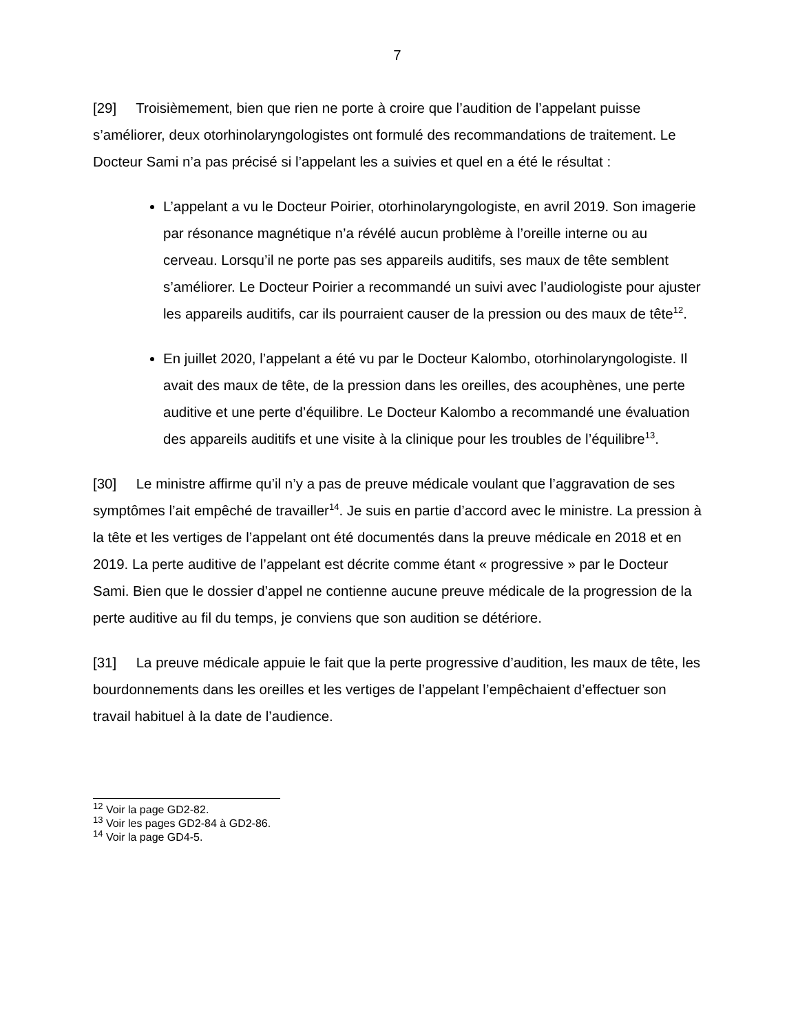7
[29] Troisièmement, bien que rien ne porte à croire que l’audition de l’appelant puisse s’améliorer, deux otorhinolaryngologistes ont formulé des recommandations de traitement. Le Docteur Sami n’a pas précisé si l’appelant les a suivies et quel en a été le résultat :
L’appelant a vu le Docteur Poirier, otorhinolaryngologiste, en avril 2019. Son imagerie par résonance magnétique n’a révélé aucun problème à l’oreille interne ou au cerveau. Lorsqu’il ne porte pas ses appareils auditifs, ses maux de tête semblent s’améliorer. Le Docteur Poirier a recommandé un suivi avec l’audiologiste pour ajuster les appareils auditifs, car ils pourraient causer de la pression ou des maux de tête<sup>12</sup>.
En juillet 2020, l’appelant a été vu par le Docteur Kalombo, otorhinolaryngologiste. Il avait des maux de tête, de la pression dans les oreilles, des acouphènes, une perte auditive et une perte d’équilibre. Le Docteur Kalombo a recommandé une évaluation des appareils auditifs et une visite à la clinique pour les troubles de l’équilibre<sup>13</sup>.
[30] Le ministre affirme qu’il n’y a pas de preuve médicale voulant que l’aggravation de ses symptômes l’ait empêché de travailler<sup>14</sup>. Je suis en partie d’accord avec le ministre. La pression à la tête et les vertiges de l’appelant ont été documentés dans la preuve médicale en 2018 et en 2019. La perte auditive de l’appelant est décrite comme étant « progressive » par le Docteur Sami. Bien que le dossier d’appel ne contienne aucune preuve médicale de la progression de la perte auditive au fil du temps, je conviens que son audition se détériore.
[31] La preuve médicale appuie le fait que la perte progressive d’audition, les maux de tête, les bourdonnements dans les oreilles et les vertiges de l’appelant l’empêchaient d’effectuer son travail habituel à la date de l’audience.
<sup>12</sup> Voir la page GD2-82.
<sup>13</sup> Voir les pages GD2-84 à GD2-86.
<sup>14</sup> Voir la page GD4-5.